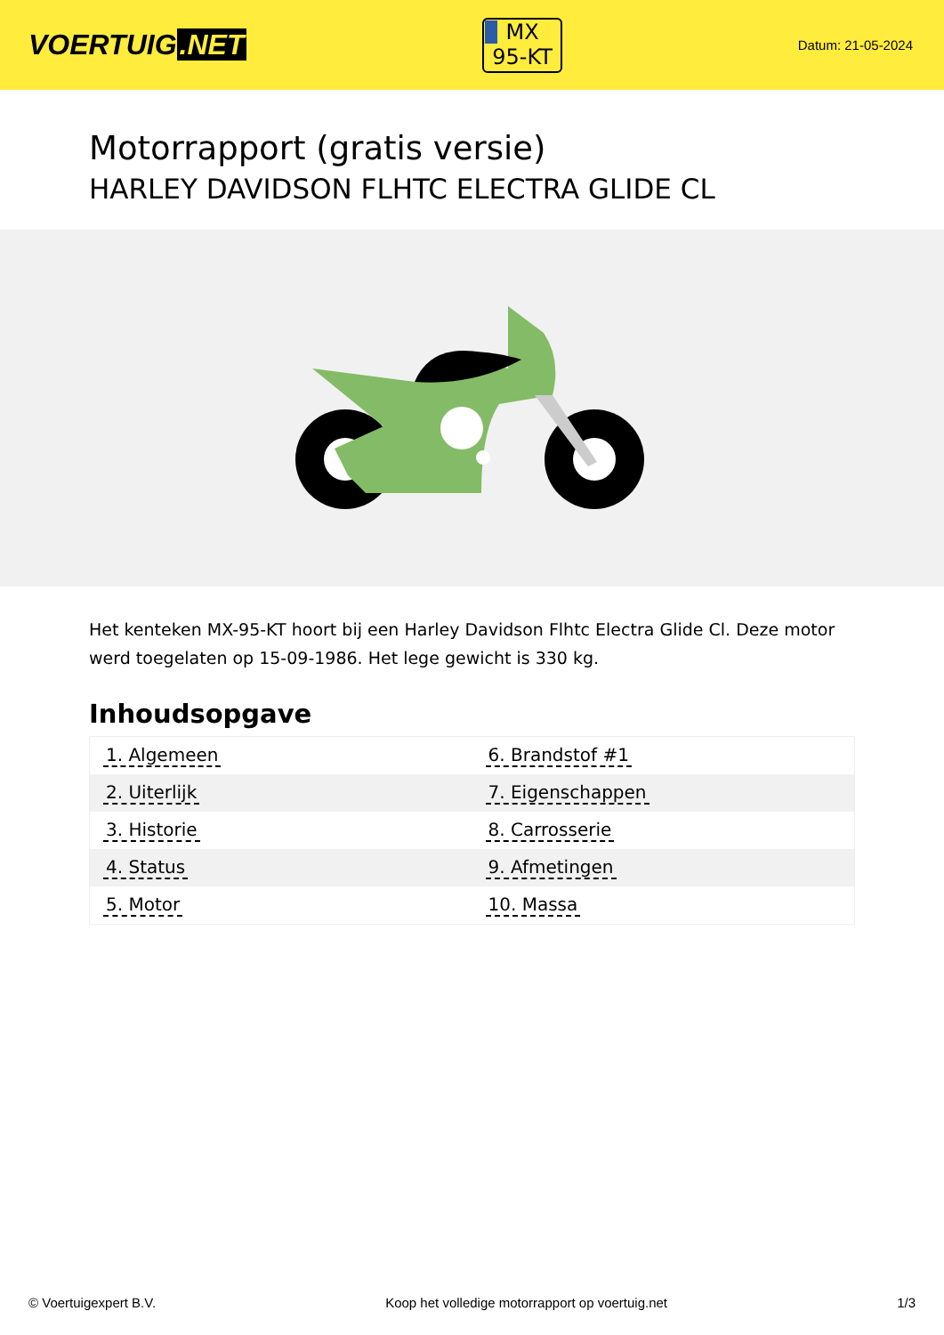VOERTUIG.NET
MX
95-KT
Datum: 21-05-2024
Motorrapport (gratis versie)
HARLEY DAVIDSON FLHTC ELECTRA GLIDE CL
Het kenteken MX-95-KT hoort bij een Harley Davidson Flhtc Electra Glide Cl. Deze motor werd toegelaten op 15-09-1986. Het lege gewicht is 330 kg.
Inhoudsopgave
| 1. Algemeen | 6. Brandstof #1 |
| 2. Uiterlijk | 7. Eigenschappen |
| 3. Historie | 8. Carrosserie |
| 4. Status | 9. Afmetingen |
| 5. Motor | 10. Massa |
© Voertuigexpert B.V. Koop het volledige motorrapport op voertuig.net 1/3